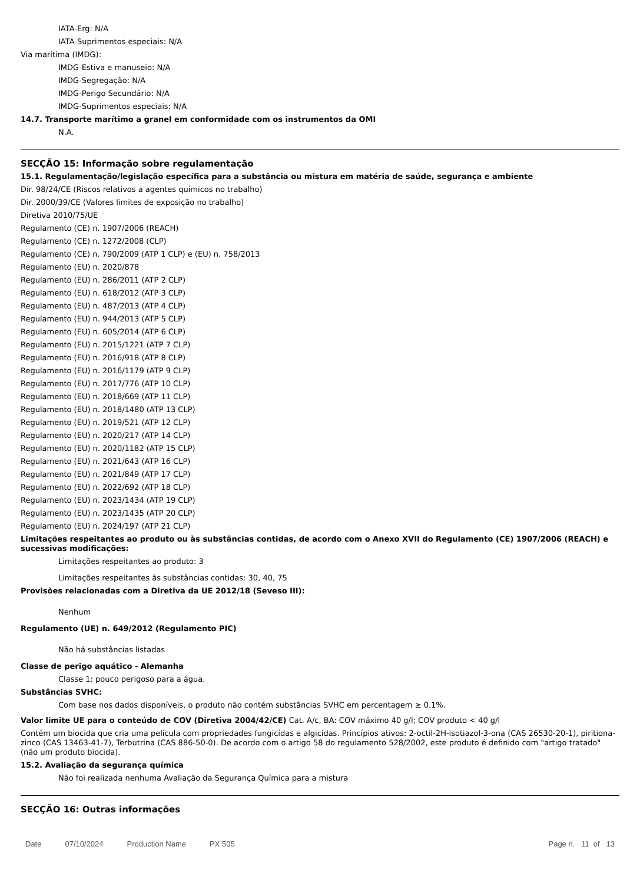IATA-Erg: N/A
IATA-Suprimentos especiais: N/A
Via marítima (IMDG):
IMDG-Estiva e manuseio: N/A
IMDG-Segregação: N/A
IMDG-Perigo Secundário: N/A
IMDG-Suprimentos especiais: N/A
14.7. Transporte marítimo a granel em conformidade com os instrumentos da OMI
N.A.
SECÇÃO 15: Informação sobre regulamentação
15.1. Regulamentação/legislação específica para a substância ou mistura em matéria de saúde, segurança e ambiente
Dir. 98/24/CE (Riscos relativos a agentes químicos no trabalho)
Dir. 2000/39/CE (Valores limites de exposição no trabalho)
Diretiva 2010/75/UE
Regulamento (CE) n. 1907/2006 (REACH)
Regulamento (CE) n. 1272/2008 (CLP)
Regulamento (CE) n. 790/2009 (ATP 1 CLP) e (EU) n. 758/2013
Regulamento (EU) n. 2020/878
Regulamento (EU) n. 286/2011 (ATP 2 CLP)
Regulamento (EU) n. 618/2012 (ATP 3 CLP)
Regulamento (EU) n. 487/2013 (ATP 4 CLP)
Regulamento (EU) n. 944/2013 (ATP 5 CLP)
Regulamento (EU) n. 605/2014 (ATP 6 CLP)
Regulamento (EU) n. 2015/1221 (ATP 7 CLP)
Regulamento (EU) n. 2016/918 (ATP 8 CLP)
Regulamento (EU) n. 2016/1179 (ATP 9 CLP)
Regulamento (EU) n. 2017/776 (ATP 10 CLP)
Regulamento (EU) n. 2018/669 (ATP 11 CLP)
Regulamento (EU) n. 2018/1480 (ATP 13 CLP)
Regulamento (EU) n. 2019/521 (ATP 12 CLP)
Regulamento (EU) n. 2020/217 (ATP 14 CLP)
Regulamento (EU) n. 2020/1182 (ATP 15 CLP)
Regulamento (EU) n. 2021/643 (ATP 16 CLP)
Regulamento (EU) n. 2021/849 (ATP 17 CLP)
Regulamento (EU) n. 2022/692 (ATP 18 CLP)
Regulamento (EU) n. 2023/1434 (ATP 19 CLP)
Regulamento (EU) n. 2023/1435 (ATP 20 CLP)
Regulamento (EU) n. 2024/197 (ATP 21 CLP)
Limitações respeitantes ao produto ou às substâncias contidas, de acordo com o Anexo XVII do Regulamento (CE) 1907/2006 (REACH) e sucessivas modificações:
Limitações respeitantes ao produto: 3
Limitações respeitantes às substâncias contidas: 30, 40, 75
Provisões relacionadas com a Diretiva da UE 2012/18 (Seveso III):
Nenhum
Regulamento (UE) n. 649/2012 (Regulamento PIC)
Não há substâncias listadas
Classe de perigo aquático - Alemanha
Classe 1: pouco perigoso para a água.
Substâncias SVHC:
Com base nos dados disponíveis, o produto não contém substâncias SVHC em percentagem ≥ 0.1%.
Valor limite UE para o conteúdo de COV (Diretiva 2004/42/CE) Cat. A/c, BA: COV máximo 40 g/l; COV produto < 40 g/l
Contém um biocida que cria uma película com propriedades fungicídas e algicídas. Princípios ativos: 2-octil-2H-isotiazol-3-ona (CAS 26530-20-1), piritiona-zinco (CAS 13463-41-7), Terbutrina (CAS 886-50-0). De acordo com o artigo 58 do regulamento 528/2002, este produto é definido com "artigo tratado" (não um produto biocida).
15.2. Avaliação da segurança química
Não foi realizada nenhuma Avaliação da Segurança Química para a mistura
SECÇÃO 16: Outras informações
Date 07/10/2024 Production Name PX 505 Page n. 11 of 13